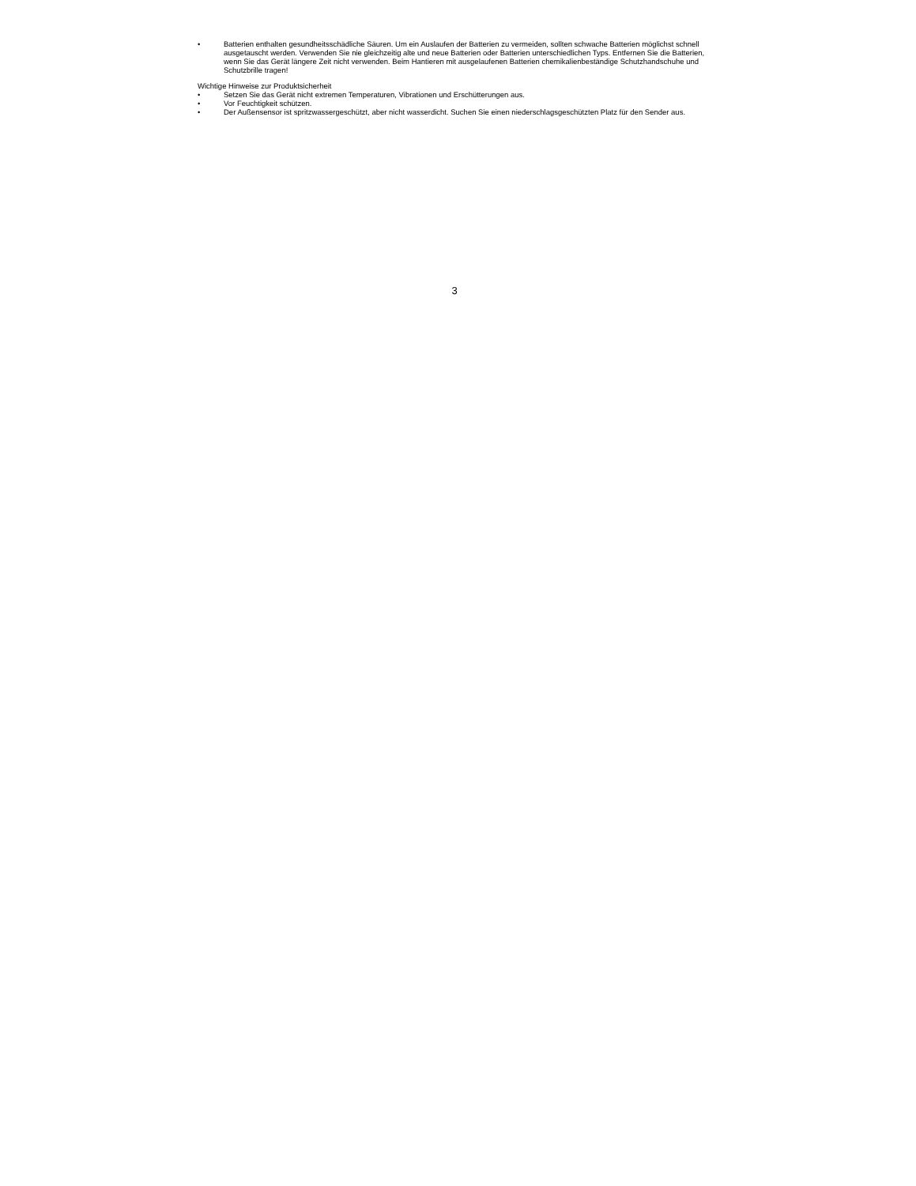• Batterien enthalten gesundheitsschädliche Säuren. Um ein Auslaufen der Batterien zu vermeiden, sollten schwache Batterien möglichst schnell ausgetauscht werden. Verwenden Sie nie gleichzeitig alte und neue Batterien oder Batterien unterschiedlichen Typs. Entfernen Sie die Batterien, wenn Sie das Gerät längere Zeit nicht verwenden. Beim Hantieren mit ausgelaufenen Batterien chemikalienbeständige Schutzhandschuhe und Schutzbrille tragen!
Wichtige Hinweise zur Produktsicherheit
• Setzen Sie das Gerät nicht extremen Temperaturen, Vibrationen und Erschütterungen aus.
• Vor Feuchtigkeit schützen.
• Der Außensensor ist spritzwassergeschützt, aber nicht wasserdicht. Suchen Sie einen niederschlagsgeschützten Platz für den Sender aus.
3